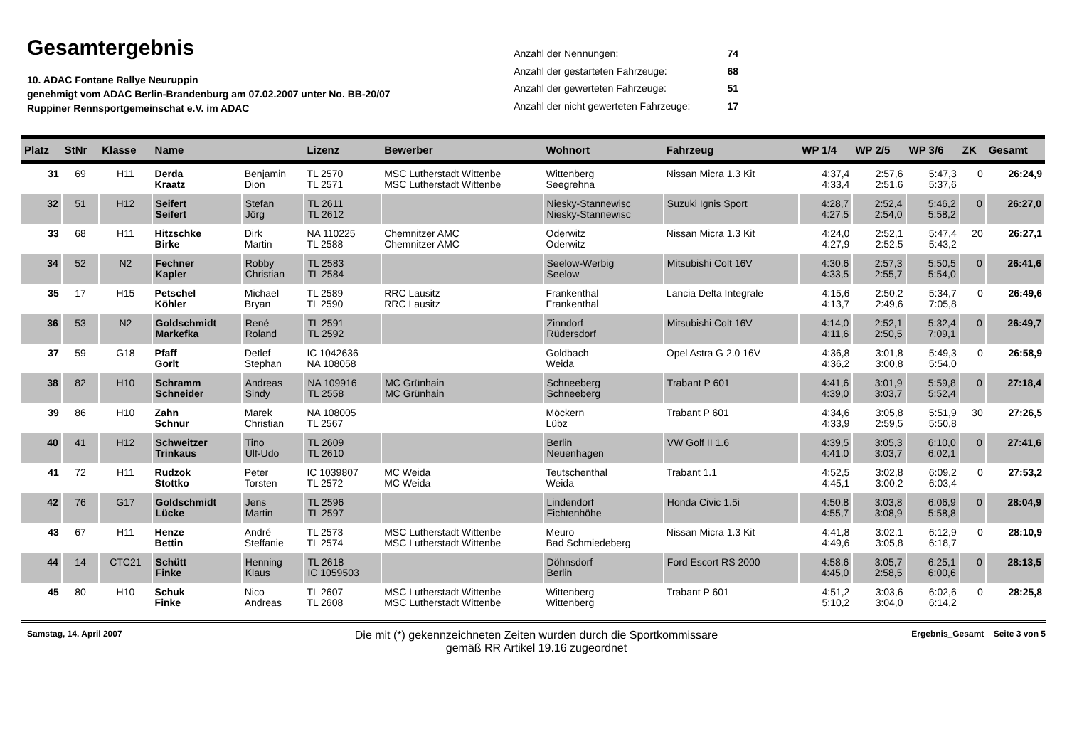Gesamtergebnis
10. ADAC Fontane Rallye Neuruppin
genehmigt vom ADAC Berlin-Brandenburg am 07.02.2007 unter No. BB-20/07
Ruppiner Rennsportgemeinschat e.V. im ADAC
| Anzahl der Nennungen: | 74 |
| Anzahl der gestarteten Fahrzeuge: | 68 |
| Anzahl der gewerteten Fahrzeuge: | 51 |
| Anzahl der nicht gewerteten Fahrzeuge: | 17 |
| Platz | StNr | Klasse | Name | | Lizenz | Bewerber | Wohnort | Fahrzeug | WP 1/4 | WP 2/5 | WP 3/6 | ZK | Gesamt |
| --- | --- | --- | --- | --- | --- | --- | --- | --- | --- | --- | --- | --- | --- |
| 31 | 69 | H11 | Derda Kraatz | Benjamin Dion | TL 2570 TL 2571 | MSC Lutherstadt Wittenbe MSC Lutherstadt Wittenbe | Wittenberg Seegrehna | Nissan Micra 1.3 Kit | 4:37,4 4:33,4 | 2:57,6 2:51,6 | 5:47,3 5:37,6 | 0 | 26:24,9 |
| 32 | 51 | H12 | Seifert Seifert | Stefan Jörg | TL 2611 TL 2612 | | Niesky-Stannewisc Niesky-Stannewisc | Suzuki Ignis Sport | 4:28,7 4:27,5 | 2:52,4 2:54,0 | 5:46,2 5:58,2 | 0 | 26:27,0 |
| 33 | 68 | H11 | Hitzschke Birke | Dirk Martin | NA 110225 TL 2588 | Chemnitzer AMC Chemnitzer AMC | Oderwitz Oderwitz | Nissan Micra 1.3 Kit | 4:24,0 4:27,9 | 2:52,1 2:52,5 | 5:47,4 5:43,2 | 20 | 26:27,1 |
| 34 | 52 | N2 | Fechner Kapler | Robby Christian | TL 2583 TL 2584 | | Seelow-Werbig Seelow | Mitsubishi Colt 16V | 4:30,6 4:33,5 | 2:57,3 2:55,7 | 5:50,5 5:54,0 | 0 | 26:41,6 |
| 35 | 17 | H15 | Petschel Köhler | Michael Bryan | TL 2589 TL 2590 | RRC Lausitz RRC Lausitz | Frankenthal Frankenthal | Lancia Delta Integrale | 4:15,6 4:13,7 | 2:50,2 2:49,6 | 5:34,7 7:05,8 | 0 | 26:49,6 |
| 36 | 53 | N2 | Goldschmidt Markefka | René Roland | TL 2591 TL 2592 | | Zinndorf Rüdersdorf | Mitsubishi Colt 16V | 4:14,0 4:11,6 | 2:52,1 2:50,5 | 5:32,4 7:09,1 | 0 | 26:49,7 |
| 37 | 59 | G18 | Pfaff Gorlt | Detlef Stephan | IC 1042636 NA 108058 | | Goldbach Weida | Opel Astra G 2.0 16V | 4:36,8 4:36,2 | 3:01,8 3:00,8 | 5:49,3 5:54,0 | 0 | 26:58,9 |
| 38 | 82 | H10 | Schramm Schneider | Andreas Sindy | NA 109916 TL 2558 | MC Grünhain MC Grünhain | Schneeberg Schneeberg | Trabant P 601 | 4:41,6 4:39,0 | 3:01,9 3:03,7 | 5:59,8 5:52,4 | 0 | 27:18,4 |
| 39 | 86 | H10 | Zahn Schnur | Marek Christian | NA 108005 TL 2567 | | Möckern Lübz | Trabant P 601 | 4:34,6 4:33,9 | 3:05,8 2:59,5 | 5:51,9 5:50,8 | 30 | 27:26,5 |
| 40 | 41 | H12 | Schweitzer Trinkaus | Tino Ulf-Udo | TL 2609 TL 2610 | | Berlin Neuenhagen | VW Golf II 1.6 | 4:39,5 4:41,0 | 3:05,3 3:03,7 | 6:10,0 6:02,1 | 0 | 27:41,6 |
| 41 | 72 | H11 | Rudzok Stottko | Peter Torsten | IC 1039807 TL 2572 | MC Weida MC Weida | Teutschenthal Weida | Trabant 1.1 | 4:52,5 4:45,1 | 3:02,8 3:00,2 | 6:09,2 6:03,4 | 0 | 27:53,2 |
| 42 | 76 | G17 | Goldschmidt Lücke | Jens Martin | TL 2596 TL 2597 | | Lindendorf Fichtenhöhe | Honda Civic 1.5i | 4:50,8 4:55,7 | 3:03,8 3:08,9 | 6:06,9 5:58,8 | 0 | 28:04,9 |
| 43 | 67 | H11 | Henze Bettin | André Steffanie | TL 2573 TL 2574 | MSC Lutherstadt Wittenbe MSC Lutherstadt Wittenbe | Meuro Bad Schmiedeberg | Nissan Micra 1.3 Kit | 4:41,8 4:49,6 | 3:02,1 3:05,8 | 6:12,9 6:18,7 | 0 | 28:10,9 |
| 44 | 14 | CTC21 | Schütt Finke | Henning Klaus | TL 2618 IC 1059503 | | Döhnsdorf Berlin | Ford Escort RS 2000 | 4:58,6 4:45,0 | 3:05,7 2:58,5 | 6:25,1 6:00,6 | 0 | 28:13,5 |
| 45 | 80 | H10 | Schuk Finke | Nico Andreas | TL 2607 TL 2608 | MSC Lutherstadt Wittenbe MSC Lutherstadt Wittenbe | Wittenberg Wittenberg | Trabant P 601 | 4:51,2 5:10,2 | 3:03,6 3:04,0 | 6:02,6 6:14,2 | 0 | 28:25,8 |
Samstag, 14. April 2007
Die mit (*) gekennzeichneten Zeiten wurden durch die Sportkommissare
gemäß RR Artikel 19.16 zugeordnet
Ergebnis_Gesamt Seite 3 von 5